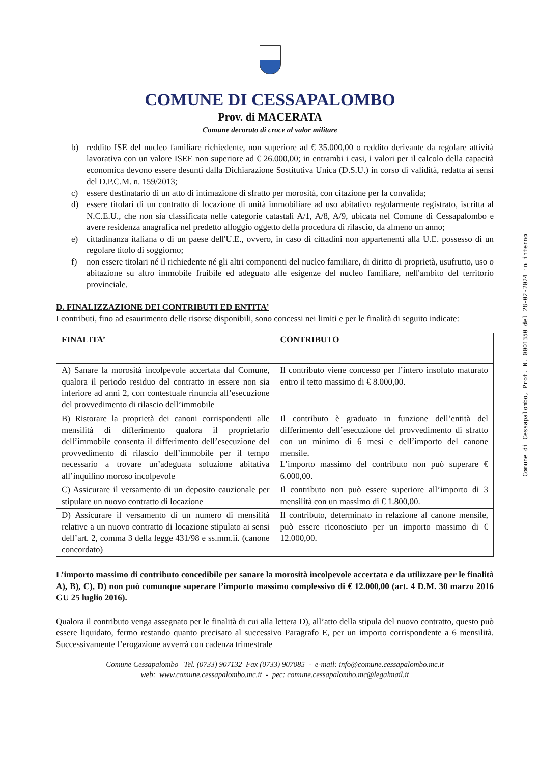COMUNE DI CESSAPALOMBO
Prov. di MACERATA
Comune decorato di croce al valor militare
b) reddito ISE del nucleo familiare richiedente, non superiore ad € 35.000,00 o reddito derivante da regolare attività lavorativa con un valore ISEE non superiore ad € 26.000,00; in entrambi i casi, i valori per il calcolo della capacità economica devono essere desunti dalla Dichiarazione Sostitutiva Unica (D.S.U.) in corso di validità, redatta ai sensi del D.P.C.M. n. 159/2013;
c) essere destinatario di un atto di intimazione di sfratto per morosità, con citazione per la convalida;
d) essere titolari di un contratto di locazione di unità immobiliare ad uso abitativo regolarmente registrato, iscritta al N.C.E.U., che non sia classificata nelle categorie catastali A/1, A/8, A/9, ubicata nel Comune di Cessapalombo e avere residenza anagrafica nel predetto alloggio oggetto della procedura di rilascio, da almeno un anno;
e) cittadinanza italiana o di un paese dell'U.E., ovvero, in caso di cittadini non appartenenti alla U.E. possesso di un regolare titolo di soggiorno;
f) non essere titolari né il richiedente né gli altri componenti del nucleo familiare, di diritto di proprietà, usufrutto, uso o abitazione su altro immobile fruibile ed adeguato alle esigenze del nucleo familiare, nell'ambito del territorio provinciale.
D. FINALIZZAZIONE DEI CONTRIBUTI ED ENTITA’
I contributi, fino ad esaurimento delle risorse disponibili, sono concessi nei limiti e per le finalità di seguito indicate:
| FINALITA’ | CONTRIBUTO |
| --- | --- |
| A) Sanare la morosità incolpevole accertata dal Comune, qualora il periodo residuo del contratto in essere non sia inferiore ad anni 2, con contestuale rinuncia all’esecuzione del provvedimento di rilascio dell’immobile | Il contributo viene concesso per l’intero insoluto maturato entro il tetto massimo di € 8.000,00. |
| B) Ristorare la proprietà dei canoni corrispondenti alle mensilità di differimento qualora il proprietario dell’immobile consenta il differimento dell’esecuzione del provvedimento di rilascio dell’immobile per il tempo necessario a trovare un’adeguata soluzione abitativa all’inquilino moroso incolpevole | Il contributo è graduato in funzione dell’entità del differimento dell’esecuzione del provvedimento di sfratto con un minimo di 6 mesi e dell’importo del canone mensile. L’importo massimo del contributo non può superare € 6.000,00. |
| C) Assicurare il versamento di un deposito cauzionale per stipulare un nuovo contratto di locazione | Il contributo non può essere superiore all’importo di 3 mensilità con un massimo di € 1.800,00. |
| D) Assicurare il versamento di un numero di mensilità relative a un nuovo contratto di locazione stipulato ai sensi dell’art. 2, comma 3 della legge 431/98 e ss.mm.ii. (canone concordato) | Il contributo, determinato in relazione al canone mensile, può essere riconosciuto per un importo massimo di € 12.000,00. |
L’importo massimo di contributo concedibile per sanare la morosità incolpevole accertata e da utilizzare per le finalità A), B), C), D) non può comunque superare l’importo massimo complessivo di € 12.000,00 (art. 4 D.M. 30 marzo 2016 GU 25 luglio 2016).
Qualora il contributo venga assegnato per le finalità di cui alla lettera D), all’atto della stipula del nuovo contratto, questo può essere liquidato, fermo restando quanto precisato al successivo Paragrafo E, per un importo corrispondente a 6 mensilità. Successivamente l’erogazione avverrà con cadenza trimestrale
Comune Cessapalombo Tel. (0733) 907132 Fax (0733) 907085 - e-mail: info@comune.cessapalombo.mc.it
web: www.comune.cessapalombo.mc.it - pec: comune.cessapalombo.mc@legalmail.it
Comune di Cessapalombo, Prot. N. 0001350 del 28-02-2024 in interno